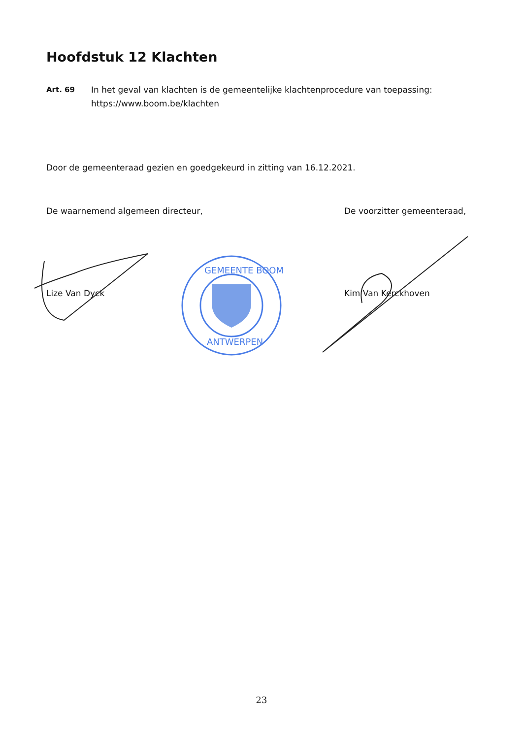Hoofdstuk 12 Klachten
Art. 69 In het geval van klachten is de gemeentelijke klachtenprocedure van toepassing:
https://www.boom.be/klachten
Door de gemeenteraad gezien en goedgekeurd in zitting van 16.12.2021.
De waarnemend algemeen directeur, De voorzitter gemeenteraad,
Lize Van Dyck Kim Van Kerckhoven
GEMEENTE BOOM
ANTWERPEN
23